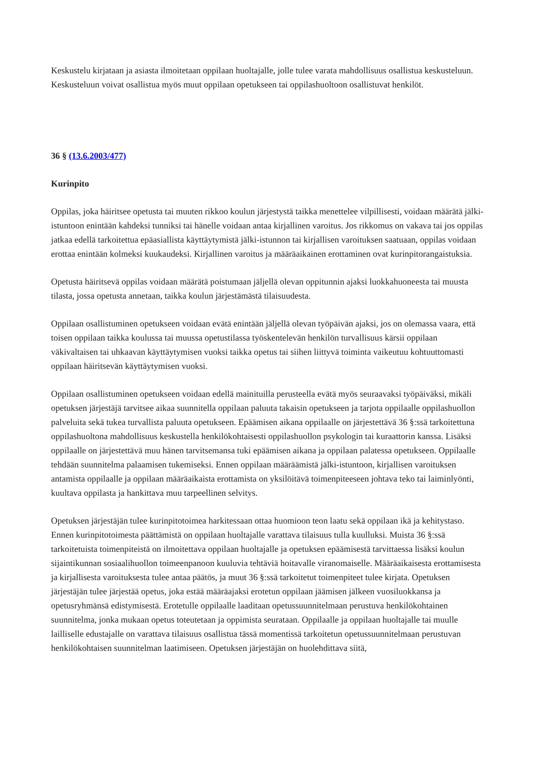Keskustelu kirjataan ja asiasta ilmoitetaan oppilaan huoltajalle, jolle tulee varata mahdollisuus osallistua keskusteluun. Keskusteluun voivat osallistua myös muut oppilaan opetukseen tai oppilashuoltoon osallistuvat henkilöt.
36 § (13.6.2003/477)
Kurinpito
Oppilas, joka häiritsee opetusta tai muuten rikkoo koulun järjestystä taikka menettelee vilpillisesti, voidaan määrätä jälki-istuntoon enintään kahdeksi tunniksi tai hänelle voidaan antaa kirjallinen varoitus. Jos rikkomus on vakava tai jos oppilas jatkaa edellä tarkoitettua epäasiallista käyttäytymistä jälki-istunnon tai kirjallisen varoituksen saatuaan, oppilas voidaan erottaa enintään kolmeksi kuukaudeksi. Kirjallinen varoitus ja määräaikainen erottaminen ovat kurinpitorangaistuksia.
Opetusta häiritsevä oppilas voidaan määrätä poistumaan jäljellä olevan oppitunnin ajaksi luokkahuoneesta tai muusta tilasta, jossa opetusta annetaan, taikka koulun järjestämästä tilaisuudesta.
Oppilaan osallistuminen opetukseen voidaan evätä enintään jäljellä olevan työpäivän ajaksi, jos on olemassa vaara, että toisen oppilaan taikka koulussa tai muussa opetustilassa työskentelevän henkilön turvallisuus kärsii oppilaan väkivaltaisen tai uhkaavan käyttäytymisen vuoksi taikka opetus tai siihen liittyvä toiminta vaikeutuu kohtuuttomasti oppilaan häiritsevän käyttäytymisen vuoksi.
Oppilaan osallistuminen opetukseen voidaan edellä mainituilla perusteella evätä myös seuraavaksi työpäiväksi, mikäli opetuksen järjestäjä tarvitsee aikaa suunnitella oppilaan paluuta takaisin opetukseen ja tarjota oppilaalle oppilashuollon palveluita sekä tukea turvallista paluuta opetukseen. Epäämisen aikana oppilaalle on järjestettävä 36 §:ssä tarkoitettuna oppilashuoltona mahdollisuus keskustella henkilökohtaisesti oppilashuollon psykologin tai kuraattorin kanssa. Lisäksi oppilaalle on järjestettävä muu hänen tarvitsemansa tuki epäämisen aikana ja oppilaan palatessa opetukseen. Oppilaalle tehdään suunnitelma palaamisen tukemiseksi. Ennen oppilaan määräämistä jälki-istuntoon, kirjallisen varoituksen antamista oppilaalle ja oppilaan määräaikaista erottamista on yksilöitävä toimenpiteeseen johtava teko tai laiminlyönti, kuultava oppilasta ja hankittava muu tarpeellinen selvitys.
Opetuksen järjestäjän tulee kurinpitotoimea harkitessaan ottaa huomioon teon laatu sekä oppilaan ikä ja kehitystaso. Ennen kurinpitotoimesta päättämistä on oppilaan huoltajalle varattava tilaisuus tulla kuulluksi. Muista 36 §:ssä tarkoitetuista toimenpiteistä on ilmoitettava oppilaan huoltajalle ja opetuksen epäämisestä tarvittaessa lisäksi koulun sijaintikunnan sosiaalihuollon toimeenpanoon kuuluvia tehtäviä hoitavalle viranomaiselle. Määräaikaisesta erottamisesta ja kirjallisesta varoituksesta tulee antaa päätös, ja muut 36 §:ssä tarkoitetut toimenpiteet tulee kirjata. Opetuksen järjestäjän tulee järjestää opetus, joka estää määräajaksi erotetun oppilaan jäämisen jälkeen vuosiluokkansa ja opetusryhmänsä edistymisestä. Erotetulle oppilaalle laaditaan opetussuunnitelmaan perustuva henkilökohtainen suunnitelma, jonka mukaan opetus toteutetaan ja oppimista seurataan. Oppilaalle ja oppilaan huoltajalle tai muulle lailliselle edustajalle on varattava tilaisuus osallistua tässä momentissä tarkoitetun opetussuunnitelmaan perustuvan henkilökohtaisen suunnitelman laatimiseen. Opetuksen järjestäjän on huolehdittava siitä,